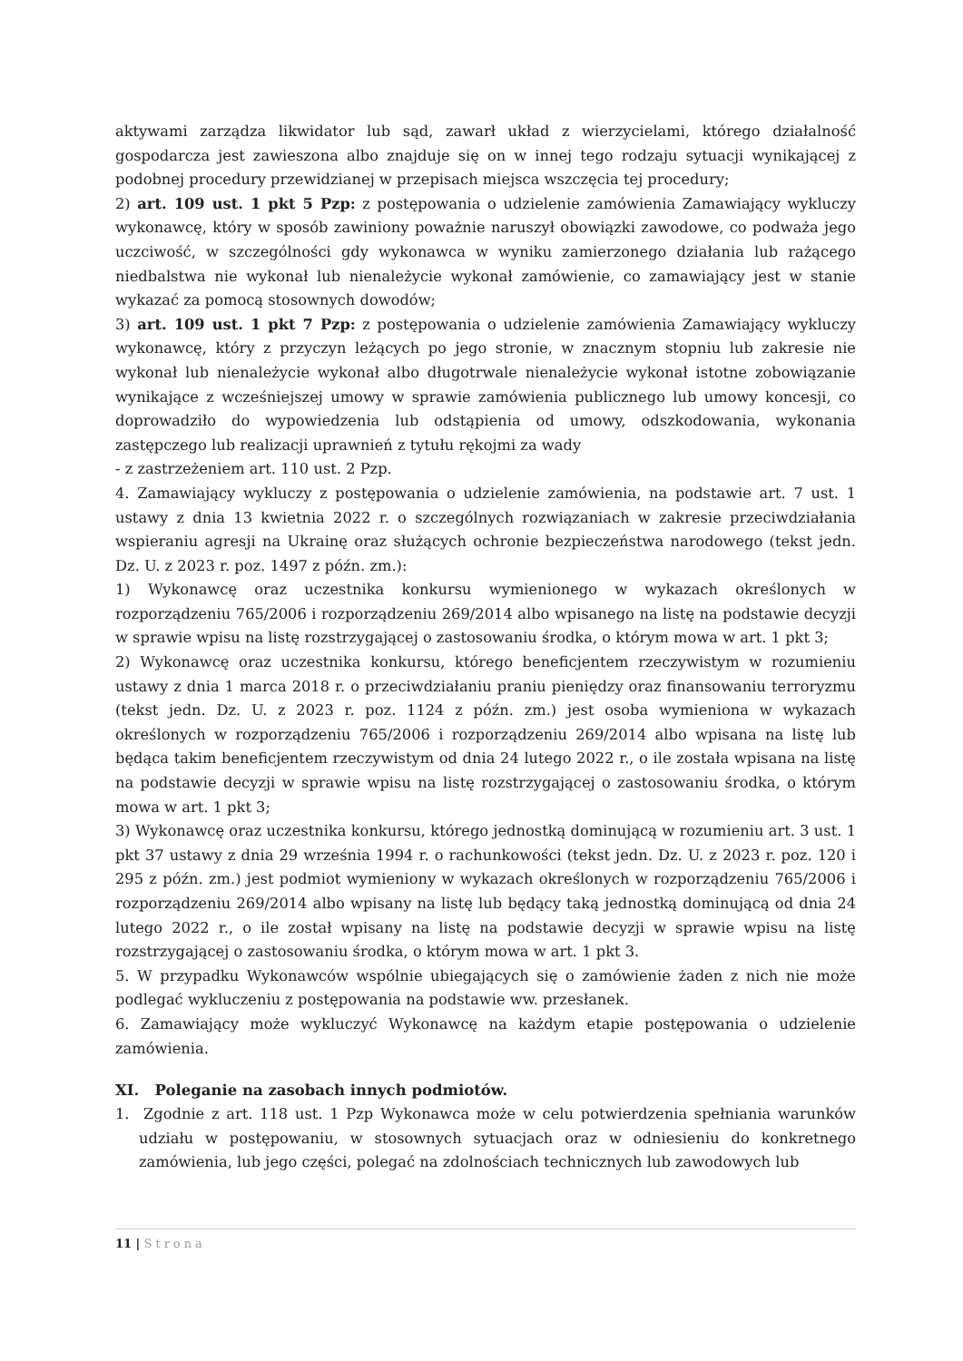aktywami zarządza likwidator lub sąd, zawarł układ z wierzycielami, którego działalność gospodarcza jest zawieszona albo znajduje się on w innej tego rodzaju sytuacji wynikającej z podobnej procedury przewidzianej w przepisach miejsca wszczęcia tej procedury;
2) art. 109 ust. 1 pkt 5 Pzp: z postępowania o udzielenie zamówienia Zamawiający wykluczy wykonawcę, który w sposób zawiniony poważnie naruszył obowiązki zawodowe, co podważa jego uczciwość, w szczególności gdy wykonawca w wyniku zamierzonego działania lub rażącego niedbalstwa nie wykonał lub nienależycie wykonał zamówienie, co zamawiający jest w stanie wykazać za pomocą stosownych dowodów;
3) art. 109 ust. 1 pkt 7 Pzp: z postępowania o udzielenie zamówienia Zamawiający wykluczy wykonawcę, który z przyczyn leżących po jego stronie, w znacznym stopniu lub zakresie nie wykonał lub nienależycie wykonał albo długotrwale nienależycie wykonał istotne zobowiązanie wynikające z wcześniejszej umowy w sprawie zamówienia publicznego lub umowy koncesji, co doprowadziło do wypowiedzenia lub odstąpienia od umowy, odszkodowania, wykonania zastępczego lub realizacji uprawnień z tytułu rękojmi za wady
- z zastrzeżeniem art. 110 ust. 2 Pzp.
4. Zamawiający wykluczy z postępowania o udzielenie zamówienia, na podstawie art. 7 ust. 1 ustawy z dnia 13 kwietnia 2022 r. o szczególnych rozwiązaniach w zakresie przeciwdziałania wspieraniu agresji na Ukrainę oraz służących ochronie bezpieczeństwa narodowego (tekst jedn. Dz. U. z 2023 r. poz. 1497 z późn. zm.):
1) Wykonawcę oraz uczestnika konkursu wymienionego w wykazach określonych w rozporządzeniu 765/2006 i rozporządzeniu 269/2014 albo wpisanego na listę na podstawie decyzji w sprawie wpisu na listę rozstrzygającej o zastosowaniu środka, o którym mowa w art. 1 pkt 3;
2) Wykonawcę oraz uczestnika konkursu, którego beneficjentem rzeczywistym w rozumieniu ustawy z dnia 1 marca 2018 r. o przeciwdziałaniu praniu pieniędzy oraz finansowaniu terroryzmu (tekst jedn. Dz. U. z 2023 r. poz. 1124 z późn. zm.) jest osoba wymieniona w wykazach określonych w rozporządzeniu 765/2006 i rozporządzeniu 269/2014 albo wpisana na listę lub będąca takim beneficjentem rzeczywistym od dnia 24 lutego 2022 r., o ile została wpisana na listę na podstawie decyzji w sprawie wpisu na listę rozstrzygającej o zastosowaniu środka, o którym mowa w art. 1 pkt 3;
3) Wykonawcę oraz uczestnika konkursu, którego jednostką dominującą w rozumieniu art. 3 ust. 1 pkt 37 ustawy z dnia 29 września 1994 r. o rachunkowości (tekst jedn. Dz. U. z 2023 r. poz. 120 i 295 z późn. zm.) jest podmiot wymieniony w wykazach określonych w rozporządzeniu 765/2006 i rozporządzeniu 269/2014 albo wpisany na listę lub będący taką jednostką dominującą od dnia 24 lutego 2022 r., o ile został wpisany na listę na podstawie decyzji w sprawie wpisu na listę rozstrzygającej o zastosowaniu środka, o którym mowa w art. 1 pkt 3.
5. W przypadku Wykonawców wspólnie ubiegających się o zamówienie żaden z nich nie może podlegać wykluczeniu z postępowania na podstawie ww. przesłanek.
6. Zamawiający może wykluczyć Wykonawcę na każdym etapie postępowania o udzielenie zamówienia.
XI. Poleganie na zasobach innych podmiotów.
1. Zgodnie z art. 118 ust. 1 Pzp Wykonawca może w celu potwierdzenia spełniania warunków udziału w postępowaniu, w stosownych sytuacjach oraz w odniesieniu do konkretnego zamówienia, lub jego części, polegać na zdolnościach technicznych lub zawodowych lub
11 | Strona